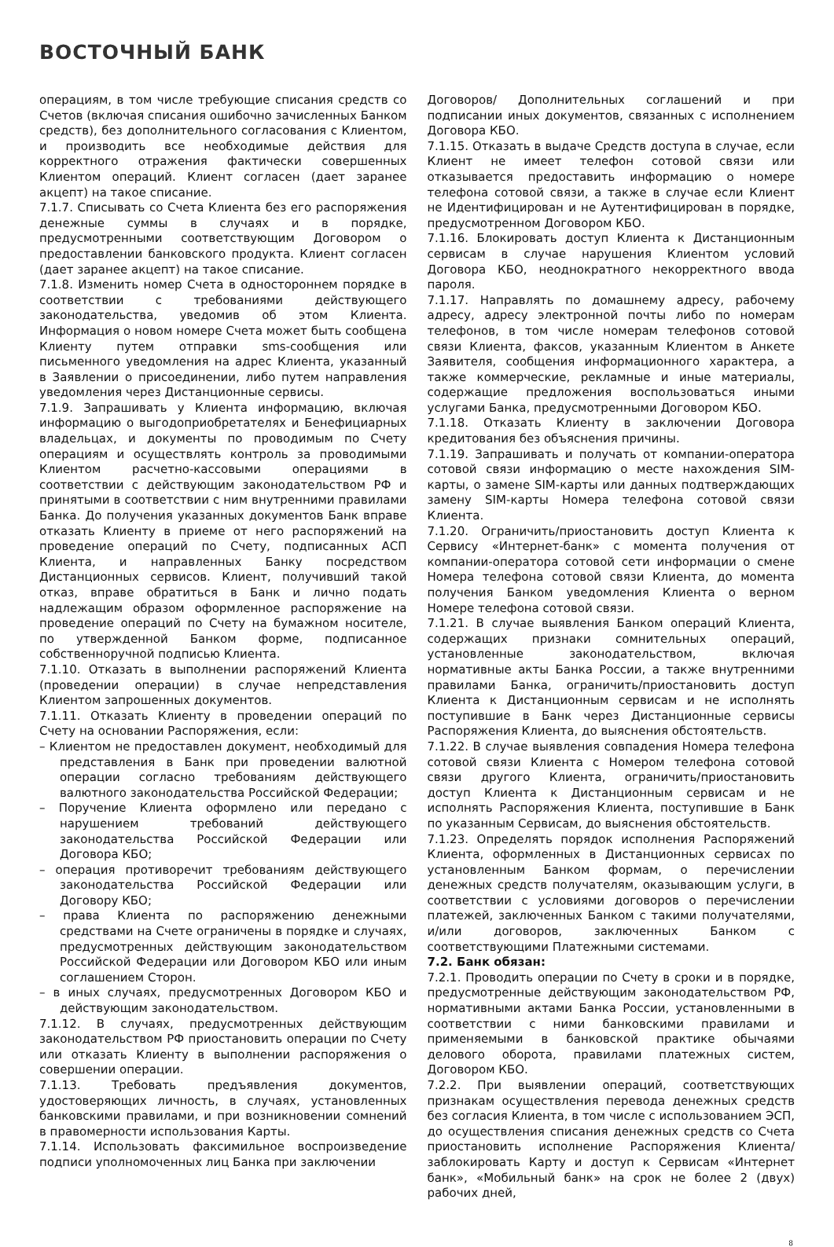ВОСТОЧНЫЙ БАНК
операциям, в том числе требующие списания средств со Счетов (включая списания ошибочно зачисленных Банком средств), без дополнительного согласования с Клиентом, и производить все необходимые действия для корректного отражения фактически совершенных Клиентом операций. Клиент согласен (дает заранее акцепт) на такое списание.
7.1.7. Списывать со Счета Клиента без его распоряжения денежные суммы в случаях и в порядке, предусмотренными соответствующим Договором о предоставлении банковского продукта. Клиент согласен (дает заранее акцепт) на такое списание.
7.1.8. Изменить номер Счета в одностороннем порядке в соответствии с требованиями действующего законодательства, уведомив об этом Клиента. Информация о новом номере Счета может быть сообщена Клиенту путем отправки sms-сообщения или письменного уведомления на адрес Клиента, указанный в Заявлении о присоединении, либо путем направления уведомления через Дистанционные сервисы.
7.1.9. Запрашивать у Клиента информацию, включая информацию о выгодоприобретателях и Бенефициарных владельцах, и документы по проводимым по Счету операциям и осуществлять контроль за проводимыми Клиентом расчетно-кассовыми операциями в соответствии с действующим законодательством РФ и принятыми в соответствии с ним внутренними правилами Банка. До получения указанных документов Банк вправе отказать Клиенту в приеме от него распоряжений на проведение операций по Счету, подписанных АСП Клиента, и направленных Банку посредством Дистанционных сервисов. Клиент, получивший такой отказ, вправе обратиться в Банк и лично подать надлежащим образом оформленное распоряжение на проведение операций по Счету на бумажном носителе, по утвержденной Банком форме, подписанное собственноручной подписью Клиента.
7.1.10. Отказать в выполнении распоряжений Клиента (проведении операции) в случае непредставления Клиентом запрошенных документов.
7.1.11. Отказать Клиенту в проведении операций по Счету на основании Распоряжения, если:
– Клиентом не предоставлен документ, необходимый для представления в Банк при проведении валютной операции согласно требованиям действующего валютного законодательства Российской Федерации;
– Поручение Клиента оформлено или передано с нарушением требований действующего законодательства Российской Федерации или Договора КБО;
– операция противоречит требованиям действующего законодательства Российской Федерации или Договору КБО;
– права Клиента по распоряжению денежными средствами на Счете ограничены в порядке и случаях, предусмотренных действующим законодательством Российской Федерации или Договором КБО или иным соглашением Сторон.
– в иных случаях, предусмотренных Договором КБО и действующим законодательством.
7.1.12. В случаях, предусмотренных действующим законодательством РФ приостановить операции по Счету или отказать Клиенту в выполнении распоряжения о совершении операции.
7.1.13. Требовать предъявления документов, удостоверяющих личность, в случаях, установленных банковскими правилами, и при возникновении сомнений в правомерности использования Карты.
7.1.14. Использовать факсимильное воспроизведение подписи уполномоченных лиц Банка при заключении
Договоров/ Дополнительных соглашений и при подписании иных документов, связанных с исполнением Договора КБО.
7.1.15. Отказать в выдаче Средств доступа в случае, если Клиент не имеет телефон сотовой связи или отказывается предоставить информацию о номере телефона сотовой связи, а также в случае если Клиент не Идентифицирован и не Аутентифицирован в порядке, предусмотренном Договором КБО.
7.1.16. Блокировать доступ Клиента к Дистанционным сервисам в случае нарушения Клиентом условий Договора КБО, неоднократного некорректного ввода пароля.
7.1.17. Направлять по домашнему адресу, рабочему адресу, адресу электронной почты либо по номерам телефонов, в том числе номерам телефонов сотовой связи Клиента, факсов, указанным Клиентом в Анкете Заявителя, сообщения информационного характера, а также коммерческие, рекламные и иные материалы, содержащие предложения воспользоваться иными услугами Банка, предусмотренными Договором КБО.
7.1.18. Отказать Клиенту в заключении Договора кредитования без объяснения причины.
7.1.19. Запрашивать и получать от компании-оператора сотовой связи информацию о месте нахождения SIM-карты, о замене SIM-карты или данных подтверждающих замену SIM-карты Номера телефона сотовой связи Клиента.
7.1.20. Ограничить/приостановить доступ Клиента к Сервису «Интернет-банк» с момента получения от компании-оператора сотовой сети информации о смене Номера телефона сотовой связи Клиента, до момента получения Банком уведомления Клиента о верном Номере телефона сотовой связи.
7.1.21. В случае выявления Банком операций Клиента, содержащих признаки сомнительных операций, установленные законодательством, включая нормативные акты Банка России, а также внутренними правилами Банка, ограничить/приостановить доступ Клиента к Дистанционным сервисам и не исполнять поступившие в Банк через Дистанционные сервисы Распоряжения Клиента, до выяснения обстоятельств.
7.1.22. В случае выявления совпадения Номера телефона сотовой связи Клиента с Номером телефона сотовой связи другого Клиента, ограничить/приостановить доступ Клиента к Дистанционным сервисам и не исполнять Распоряжения Клиента, поступившие в Банк по указанным Сервисам, до выяснения обстоятельств.
7.1.23. Определять порядок исполнения Распоряжений Клиента, оформленных в Дистанционных сервисах по установленным Банком формам, о перечислении денежных средств получателям, оказывающим услуги, в соответствии с условиями договоров о перечислении платежей, заключенных Банком с такими получателями, и/или договоров, заключенных Банком с соответствующими Платежными системами.
7.2. Банк обязан:
7.2.1. Проводить операции по Счету в сроки и в порядке, предусмотренные действующим законодательством РФ, нормативными актами Банка России, установленными в соответствии с ними банковскими правилами и применяемыми в банковской практике обычаями делового оборота, правилами платежных систем, Договором КБО.
7.2.2. При выявлении операций, соответствующих признакам осуществления перевода денежных средств без согласия Клиента, в том числе с использованием ЭСП, до осуществления списания денежных средств со Счета приостановить исполнение Распоряжения Клиента/ заблокировать Карту и доступ к Сервисам «Интернет банк», «Мобильный банк» на срок не более 2 (двух) рабочих дней,
8